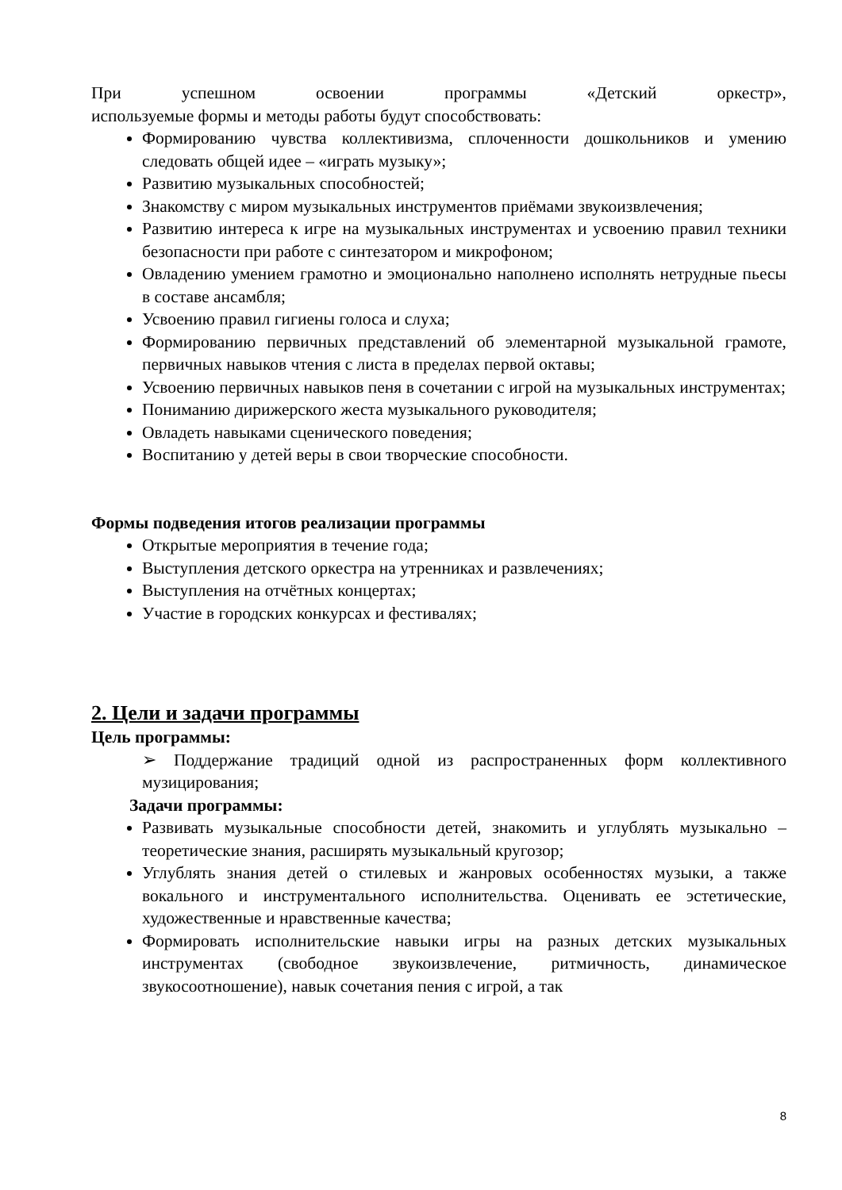При успешном освоении программы «Детский оркестр»,
используемые формы и методы работы будут способствовать:
Формированию чувства коллективизма, сплоченности дошкольников и умению следовать общей идее – «играть музыку»;
Развитию музыкальных способностей;
Знакомству с миром музыкальных инструментов приёмами звукоизвлечения;
Развитию интереса к игре на музыкальных инструментах и усвоению правил техники безопасности при работе с синтезатором и микрофоном;
Овладению умением грамотно и эмоционально наполнено исполнять нетрудные пьесы в составе ансамбля;
Усвоению правил гигиены голоса и слуха;
Формированию первичных представлений об элементарной музыкальной грамоте, первичных навыков чтения с листа в пределах первой октавы;
Усвоению первичных навыков пеня в сочетании с игрой на музыкальных инструментах;
Пониманию дирижерского жеста музыкального руководителя;
Овладеть навыками сценического поведения;
Воспитанию у детей веры в свои творческие способности.
Формы подведения итогов реализации программы
Открытые мероприятия в течение года;
Выступления детского оркестра на утренниках и развлечениях;
Выступления на отчётных концертах;
Участие в городских конкурсах и фестивалях;
2. Цели и задачи программы
Цель программы:
➢ Поддержание традиций одной из распространенных форм коллективного музицирования;
Задачи программы:
Развивать музыкальные способности детей, знакомить и углублять музыкально – теоретические знания, расширять музыкальный кругозор;
Углублять знания детей о стилевых и жанровых особенностях музыки, а также вокального и инструментального исполнительства. Оценивать ее эстетические, художественные и нравственные качества;
Формировать исполнительские навыки игры на разных детских музыкальных инструментах (свободное звукоизвлечение, ритмичность, динамическое звукосоотношение), навык сочетания пения с игрой, а так
8